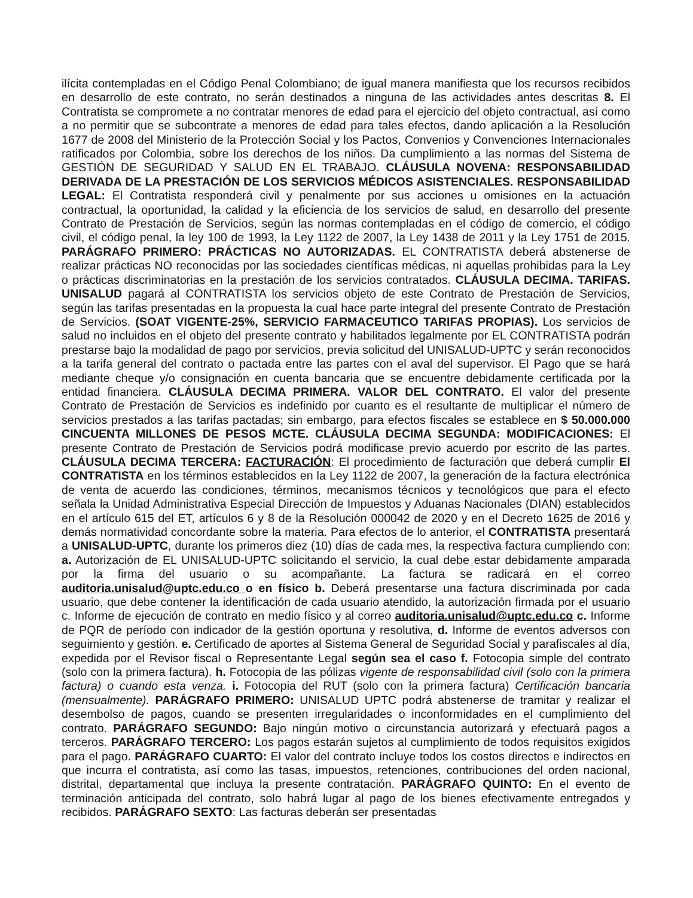ilícita contempladas en el Código Penal Colombiano; de igual manera manifiesta que los recursos recibidos en desarrollo de este contrato, no serán destinados a ninguna de las actividades antes descritas 8. El Contratista se compromete a no contratar menores de edad para el ejercicio del objeto contractual, así como a no permitir que se subcontrate a menores de edad para tales efectos, dando aplicación a la Resolución 1677 de 2008 del Ministerio de la Protección Social y los Pactos, Convenios y Convenciones Internacionales ratificados por Colombia, sobre los derechos de los niños. Da cumplimiento a las normas del Sistema de GESTIÓN DE SEGURIDAD Y SALUD EN EL TRABAJO. CLÁUSULA NOVENA: RESPONSABILIDAD DERIVADA DE LA PRESTACIÓN DE LOS SERVICIOS MÉDICOS ASISTENCIALES. RESPONSABILIDAD LEGAL: El Contratista responderá civil y penalmente por sus acciones u omisiones en la actuación contractual, la oportunidad, la calidad y la eficiencia de los servicios de salud, en desarrollo del presente Contrato de Prestación de Servicios, según las normas contempladas en el código de comercio, el código civil, el código penal, la ley 100 de 1993, la Ley 1122 de 2007, la Ley 1438 de 2011 y la Ley 1751 de 2015. PARÁGRAFO PRIMERO: PRÁCTICAS NO AUTORIZADAS. EL CONTRATISTA deberá abstenerse de realizar prácticas NO reconocidas por las sociedades científicas médicas, ni aquellas prohibidas para la Ley o prácticas discriminatorias en la prestación de los servicios contratados. CLÁUSULA DECIMA. TARIFAS. UNISALUD pagará al CONTRATISTA los servicios objeto de este Contrato de Prestación de Servicios, según las tarifas presentadas en la propuesta la cual hace parte integral del presente Contrato de Prestación de Servicios. (SOAT VIGENTE-25%, SERVICIO FARMACEUTICO TARIFAS PROPIAS). Los servicios de salud no incluidos en el objeto del presente contrato y habilitados legalmente por EL CONTRATISTA podrán prestarse bajo la modalidad de pago por servicios, previa solicitud del UNISALUD-UPTC y serán reconocidos a la tarifa general del contrato o pactada entre las partes con el aval del supervisor. El Pago que se hará mediante cheque y/o consignación en cuenta bancaria que se encuentre debidamente certificada por la entidad financiera. CLÁUSULA DECIMA PRIMERA. VALOR DEL CONTRATO. El valor del presente Contrato de Prestación de Servicios es indefinido por cuanto es el resultante de multiplicar el número de servicios prestados a las tarifas pactadas; sin embargo, para efectos fiscales se establece en $ 50.000.000 CINCUENTA MILLONES DE PESOS MCTE. CLÁUSULA DECIMA SEGUNDA: MODIFICACIONES: El presente Contrato de Prestación de Servicios podrá modificase previo acuerdo por escrito de las partes. CLÁUSULA DECIMA TERCERA: FACTURACIÓN: El procedimiento de facturación que deberá cumplir El CONTRATISTA en los términos establecidos en la Ley 1122 de 2007, la generación de la factura electrónica de venta de acuerdo las condiciones, términos, mecanismos técnicos y tecnológicos que para el efecto señala la Unidad Administrativa Especial Dirección de Impuestos y Aduanas Nacionales (DIAN) establecidos en el artículo 615 del ET, artículos 6 y 8 de la Resolución 000042 de 2020 y en el Decreto 1625 de 2016 y demás normatividad concordante sobre la materia. Para efectos de lo anterior, el CONTRATISTA presentará a UNISALUD-UPTC, durante los primeros diez (10) días de cada mes, la respectiva factura cumpliendo con: a. Autorización de EL UNISALUD-UPTC solicitando el servicio, la cual debe estar debidamente amparada por la firma del usuario o su acompañante. La factura se radicará en el correo auditoria.unisalud@uptc.edu.co o en físico b. Deberá presentarse una factura discriminada por cada usuario, que debe contener la identificación de cada usuario atendido, la autorización firmada por el usuario c. Informe de ejecución de contrato en medio físico y al correo auditoria.unisalud@uptc.edu.co c. Informe de PQR de período con indicador de la gestión oportuna y resolutiva, d. Informe de eventos adversos con seguimiento y gestión. e. Certificado de aportes al Sistema General de Seguridad Social y parafiscales al día, expedida por el Revisor fiscal o Representante Legal según sea el caso f. Fotocopia simple del contrato (solo con la primera factura). h. Fotocopia de las pólizas vigente de responsabilidad civil (solo con la primera factura) o cuando esta venza. i. Fotocopia del RUT (solo con la primera factura) Certificación bancaria (mensualmente). PARÁGRAFO PRIMERO: UNISALUD UPTC podrá abstenerse de tramitar y realizar el desembolso de pagos, cuando se presenten irregularidades o inconformidades en el cumplimiento del contrato. PARÁGRAFO SEGUNDO: Bajo ningún motivo o circunstancia autorizará y efectuará pagos a terceros. PARÁGRAFO TERCERO: Los pagos estarán sujetos al cumplimiento de todos requisitos exigidos para el pago. PARÁGRAFO CUARTO: El valor del contrato incluye todos los costos directos e indirectos en que incurra el contratista, así como las tasas, impuestos, retenciones, contribuciones del orden nacional, distrital, departamental que incluya la presente contratación. PARÁGRAFO QUINTO: En el evento de terminación anticipada del contrato, solo habrá lugar al pago de los bienes efectivamente entregados y recibidos. PARÁGRAFO SEXTO: Las facturas deberán ser presentadas